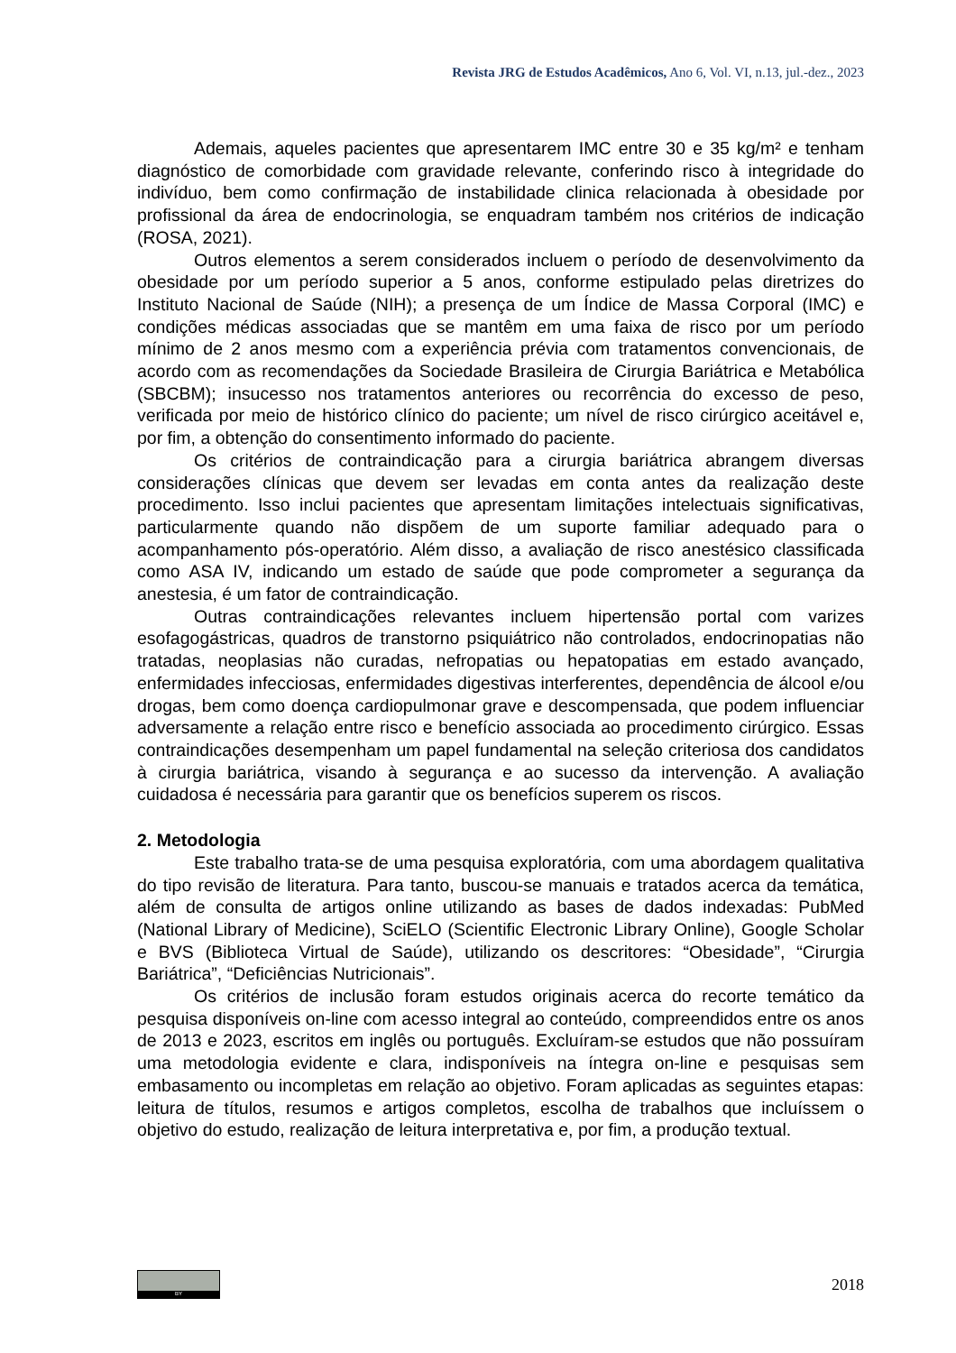Revista JRG de Estudos Acadêmicos, Ano 6, Vol. VI, n.13, jul.-dez., 2023
Ademais, aqueles pacientes que apresentarem IMC entre 30 e 35 kg/m² e tenham diagnóstico de comorbidade com gravidade relevante, conferindo risco à integridade do indivíduo, bem como confirmação de instabilidade clinica relacionada à obesidade por profissional da área de endocrinologia, se enquadram também nos critérios de indicação (ROSA, 2021).
Outros elementos a serem considerados incluem o período de desenvolvimento da obesidade por um período superior a 5 anos, conforme estipulado pelas diretrizes do Instituto Nacional de Saúde (NIH); a presença de um Índice de Massa Corporal (IMC) e condições médicas associadas que se mantêm em uma faixa de risco por um período mínimo de 2 anos mesmo com a experiência prévia com tratamentos convencionais, de acordo com as recomendações da Sociedade Brasileira de Cirurgia Bariátrica e Metabólica (SBCBM); insucesso nos tratamentos anteriores ou recorrência do excesso de peso, verificada por meio de histórico clínico do paciente; um nível de risco cirúrgico aceitável e, por fim, a obtenção do consentimento informado do paciente.
Os critérios de contraindicação para a cirurgia bariátrica abrangem diversas considerações clínicas que devem ser levadas em conta antes da realização deste procedimento. Isso inclui pacientes que apresentam limitações intelectuais significativas, particularmente quando não dispõem de um suporte familiar adequado para o acompanhamento pós-operatório. Além disso, a avaliação de risco anestésico classificada como ASA IV, indicando um estado de saúde que pode comprometer a segurança da anestesia, é um fator de contraindicação.
Outras contraindicações relevantes incluem hipertensão portal com varizes esofagogástricas, quadros de transtorno psiquiátrico não controlados, endocrinopatias não tratadas, neoplasias não curadas, nefropatias ou hepatopatias em estado avançado, enfermidades infecciosas, enfermidades digestivas interferentes, dependência de álcool e/ou drogas, bem como doença cardiopulmonar grave e descompensada, que podem influenciar adversamente a relação entre risco e benefício associada ao procedimento cirúrgico. Essas contraindicações desempenham um papel fundamental na seleção criteriosa dos candidatos à cirurgia bariátrica, visando à segurança e ao sucesso da intervenção. A avaliação cuidadosa é necessária para garantir que os benefícios superem os riscos.
2. Metodologia
Este trabalho trata-se de uma pesquisa exploratória, com uma abordagem qualitativa do tipo revisão de literatura. Para tanto, buscou-se manuais e tratados acerca da temática, além de consulta de artigos online utilizando as bases de dados indexadas: PubMed (National Library of Medicine), SciELO (Scientific Electronic Library Online), Google Scholar e BVS (Biblioteca Virtual de Saúde), utilizando os descritores: “Obesidade”, “Cirurgia Bariátrica”, “Deficiências Nutricionais”.
Os critérios de inclusão foram estudos originais acerca do recorte temático da pesquisa disponíveis on-line com acesso integral ao conteúdo, compreendidos entre os anos de 2013 e 2023, escritos em inglês ou português. Excluíram-se estudos que não possuíram uma metodologia evidente e clara, indisponíveis na íntegra on-line e pesquisas sem embasamento ou incompletas em relação ao objetivo. Foram aplicadas as seguintes etapas: leitura de títulos, resumos e artigos completos, escolha de trabalhos que incluíssem o objetivo do estudo, realização de leitura interpretativa e, por fim, a produção textual.
BY
2018